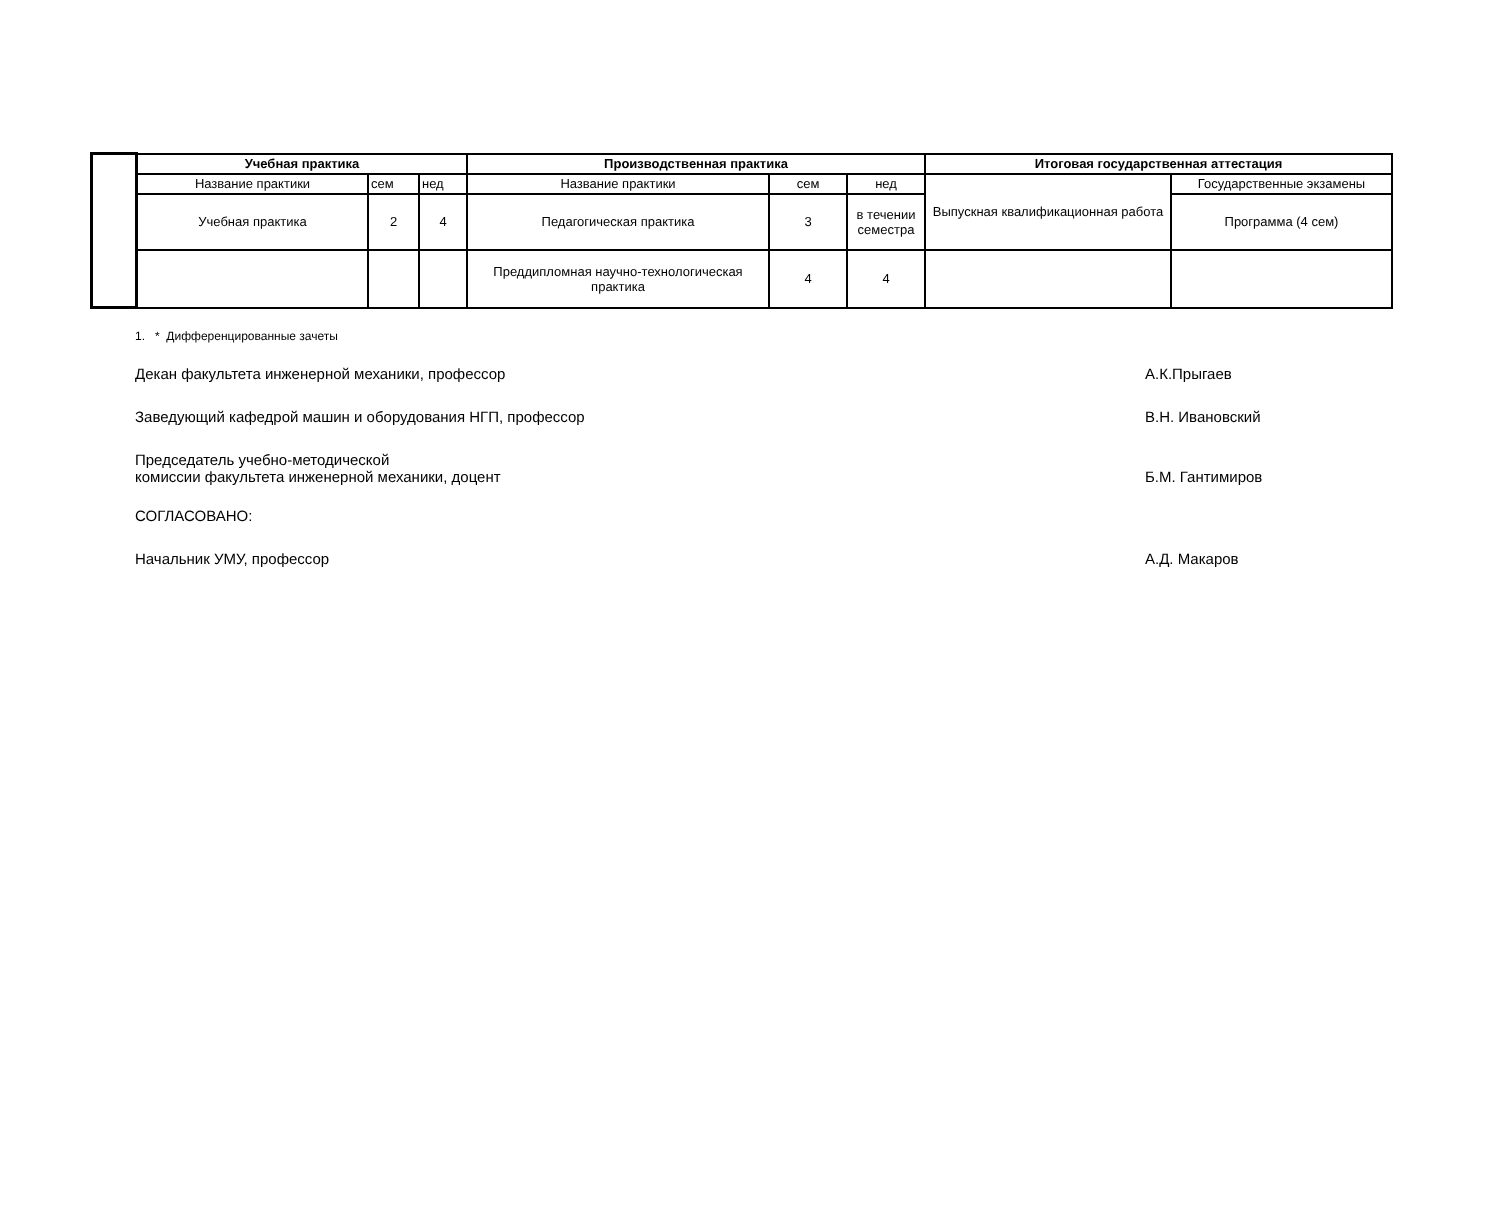| | Учебная практика | | | Производственная практика | | | Итоговая государственная аттестация | |
| | Название практики | сем | нед | Название практики | сем | нед | Выпускная квалификационная работа | Государственные экзамены |
| | Учебная практика | 2 | 4 | Педагогическая практика | 3 | в течении семестра | | Программа (4 сем) |
| | | | | Преддипломная научно-технологическая практика | 4 | 4 | | |
1. * Дифференцированные зачеты
Декан факультета инженерной механики, профессор А.К.Прыгаев
Заведующий кафедрой машин и оборудования НГП, профессор В.Н. Ивановский
Председатель учебно-методической
комиссии факультета инженерной механики, доцент Б.М. Гантимиров
СОГЛАСОВАНО:
Начальник УМУ, профессор А.Д. Макаров